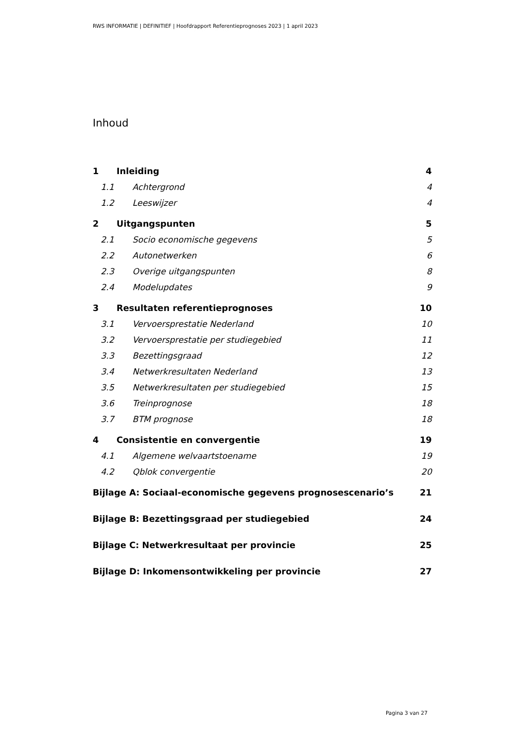RWS INFORMATIE | DEFINITIEF | Hoofdrapport Referentieprognoses 2023 | 1 april 2023
Inhoud
1 Inleiding 4
1.1 Achtergrond 4
1.2 Leeswijzer 4
2 Uitgangspunten 5
2.1 Socio economische gegevens 5
2.2 Autonetwerken 6
2.3 Overige uitgangspunten 8
2.4 Modelupdates 9
3 Resultaten referentieprognoses 10
3.1 Vervoersprestatie Nederland 10
3.2 Vervoersprestatie per studiegebied 11
3.3 Bezettingsgraad 12
3.4 Netwerkresultaten Nederland 13
3.5 Netwerkresultaten per studiegebied 15
3.6 Treinprognose 18
3.7 BTM prognose 18
4 Consistentie en convergentie 19
4.1 Algemene welvaartstoename 19
4.2 Qblok convergentie 20
Bijlage A: Sociaal-economische gegevens prognosescenario’s 21
Bijlage B: Bezettingsgraad per studiegebied 24
Bijlage C: Netwerkresultaat per provincie 25
Bijlage D: Inkomensontwikkeling per provincie 27
Pagina 3 van 27